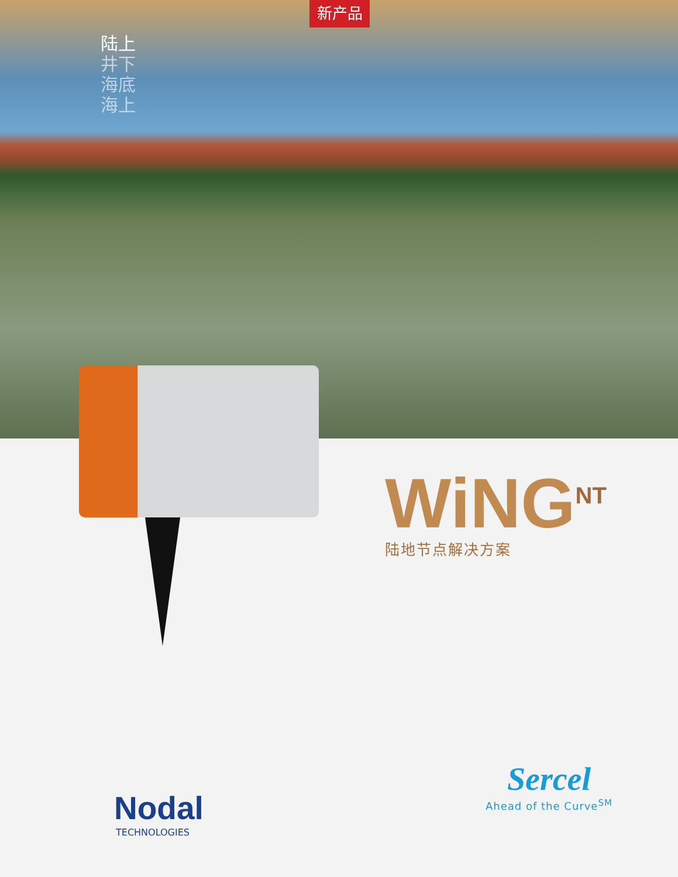新产品
陆上
井下
海底
海上
WiNG<sup>NT</sup>
陆地节点解决方案
Nodal
TECHNOLOGIES
Sercel
Ahead of the Curve<sup>SM</sup>